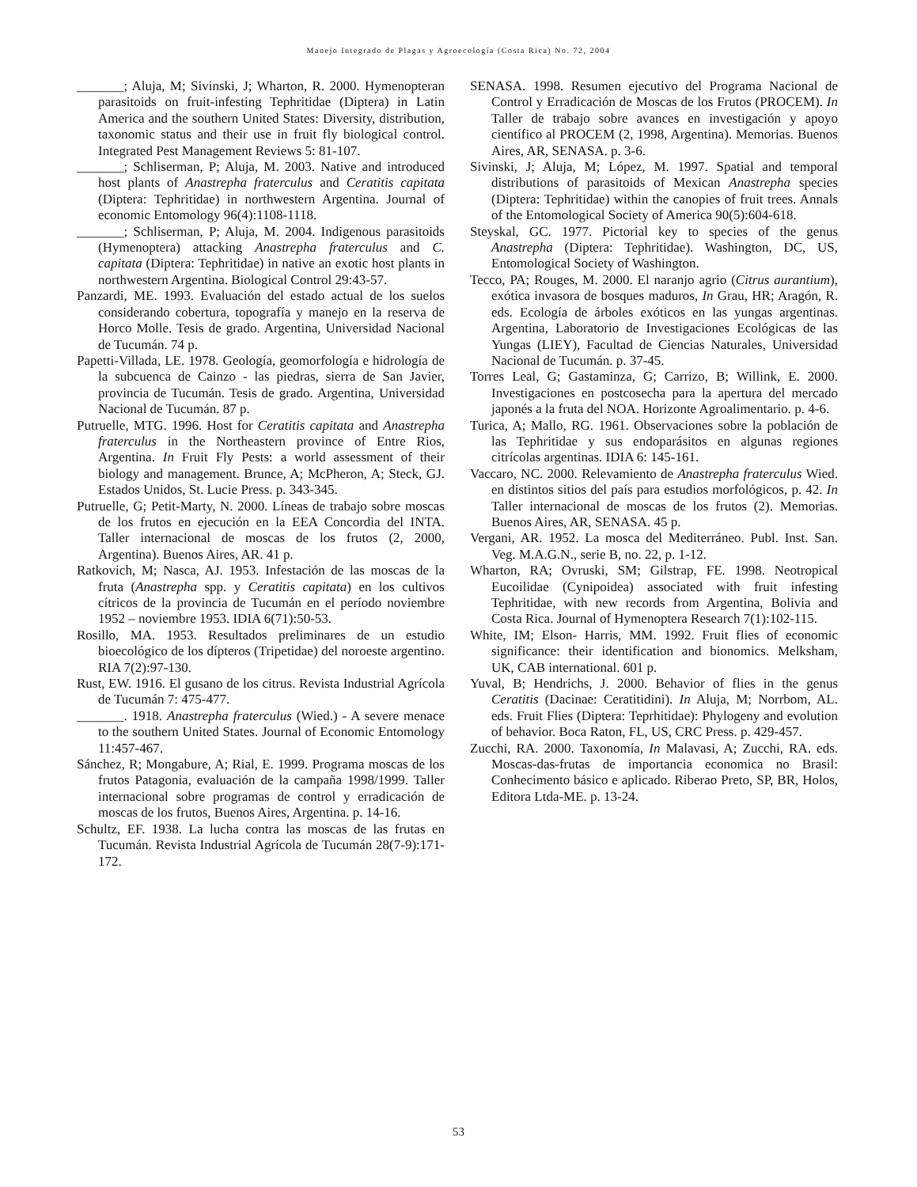Manejo Integrado de Plagas y Agroecología (Costa Rica) No. 72, 2004
_______; Aluja, M; Sivinski, J; Wharton, R. 2000. Hymenopteran parasitoids on fruit-infesting Tephritidae (Diptera) in Latin America and the southern United States: Diversity, distribution, taxonomic status and their use in fruit fly biological control. Integrated Pest Management Reviews 5: 81-107.
_______; Schliserman, P; Aluja, M. 2003. Native and introduced host plants of Anastrepha fraterculus and Ceratitis capitata (Diptera: Tephritidae) in northwestern Argentina. Journal of economic Entomology 96(4):1108-1118.
_______; Schliserman, P; Aluja, M. 2004. Indigenous parasitoids (Hymenoptera) attacking Anastrepha fraterculus and C. capitata (Diptera: Tephritidae) in native an exotic host plants in northwestern Argentina. Biological Control 29:43-57.
Panzardi, ME. 1993. Evaluación del estado actual de los suelos considerando cobertura, topografía y manejo en la reserva de Horco Molle. Tesis de grado. Argentina, Universidad Nacional de Tucumán. 74 p.
Papetti-Villada, LE. 1978. Geología, geomorfología e hidrología de la subcuenca de Cainzo - las piedras, sierra de San Javier, provincia de Tucumán. Tesis de grado. Argentina, Universidad Nacional de Tucumán. 87 p.
Putruelle, MTG. 1996. Host for Ceratitis capitata and Anastrepha fraterculus in the Northeastern province of Entre Rios, Argentina. In Fruit Fly Pests: a world assessment of their biology and management. Brunce, A; McPheron, A; Steck, GJ. Estados Unidos, St. Lucie Press. p. 343-345.
Putruelle, G; Petit-Marty, N. 2000. Líneas de trabajo sobre moscas de los frutos en ejecución en la EEA Concordia del INTA. Taller internacional de moscas de los frutos (2, 2000, Argentina). Buenos Aires, AR. 41 p.
Ratkovich, M; Nasca, AJ. 1953. Infestación de las moscas de la fruta (Anastrepha spp. y Ceratitis capitata) en los cultivos cítricos de la provincia de Tucumán en el período noviembre 1952 – noviembre 1953. IDIA 6(71):50-53.
Rosillo, MA. 1953. Resultados preliminares de un estudio bioecológico de los dípteros (Tripetidae) del noroeste argentino. RIA 7(2):97-130.
Rust, EW. 1916. El gusano de los citrus. Revista Industrial Agrícola de Tucumán 7: 475-477.
_______. 1918. Anastrepha fraterculus (Wied.) - A severe menace to the southern United States. Journal of Economic Entomology 11:457-467.
Sánchez, R; Mongabure, A; Rial, E. 1999. Programa moscas de los frutos Patagonia, evaluación de la campaña 1998/1999. Taller internacional sobre programas de control y erradicación de moscas de los frutos, Buenos Aires, Argentina. p. 14-16.
Schultz, EF. 1938. La lucha contra las moscas de las frutas en Tucumán. Revista Industrial Agrícola de Tucumán 28(7-9):171-172.
SENASA. 1998. Resumen ejecutivo del Programa Nacional de Control y Erradicación de Moscas de los Frutos (PROCEM). In Taller de trabajo sobre avances en investigación y apoyo científico al PROCEM (2, 1998, Argentina). Memorias. Buenos Aires, AR, SENASA. p. 3-6.
Sivinski, J; Aluja, M; López, M. 1997. Spatial and temporal distributions of parasitoids of Mexican Anastrepha species (Diptera: Tephritidae) within the canopies of fruit trees. Annals of the Entomological Society of America 90(5):604-618.
Steyskal, GC. 1977. Pictorial key to species of the genus Anastrepha (Diptera: Tephritidae). Washington, DC, US, Entomological Society of Washington.
Tecco, PA; Rouges, M. 2000. El naranjo agrio (Citrus aurantium), exótica invasora de bosques maduros, In Grau, HR; Aragón, R. eds. Ecología de árboles exóticos en las yungas argentinas. Argentina, Laboratorio de Investigaciones Ecológicas de las Yungas (LIEY), Facultad de Ciencias Naturales, Universidad Nacional de Tucumán. p. 37-45.
Torres Leal, G; Gastaminza, G; Carrizo, B; Willink, E. 2000. Investigaciones en postcosecha para la apertura del mercado japonés a la fruta del NOA. Horizonte Agroalimentario. p. 4-6.
Turica, A; Mallo, RG. 1961. Observaciones sobre la población de las Tephritidae y sus endoparásitos en algunas regiones citrícolas argentinas. IDIA 6: 145-161.
Vaccaro, NC. 2000. Relevamiento de Anastrepha fraterculus Wied. en distintos sitios del país para estudios morfológicos, p. 42. In Taller internacional de moscas de los frutos (2). Memorias. Buenos Aires, AR, SENASA. 45 p.
Vergani, AR. 1952. La mosca del Mediterráneo. Publ. Inst. San. Veg. M.A.G.N., serie B, no. 22, p. 1-12.
Wharton, RA; Ovruski, SM; Gilstrap, FE. 1998. Neotropical Eucoilidae (Cynipoidea) associated with fruit infesting Tephritidae, with new records from Argentina, Bolivia and Costa Rica. Journal of Hymenoptera Research 7(1):102-115.
White, IM; Elson- Harris, MM. 1992. Fruit flies of economic significance: their identification and bionomics. Melksham, UK, CAB international. 601 p.
Yuval, B; Hendrichs, J. 2000. Behavior of flies in the genus Ceratitis (Dacinae: Ceratitidini). In Aluja, M; Norrbom, AL. eds. Fruit Flies (Diptera: Teprhitidae): Phylogeny and evolution of behavior. Boca Raton, FL, US, CRC Press. p. 429-457.
Zucchi, RA. 2000. Taxonomía, In Malavasi, A; Zucchi, RA. eds. Moscas-das-frutas de importancia economica no Brasil: Conhecimento básico e aplicado. Riberao Preto, SP, BR, Holos, Editora Ltda-ME. p. 13-24.
53